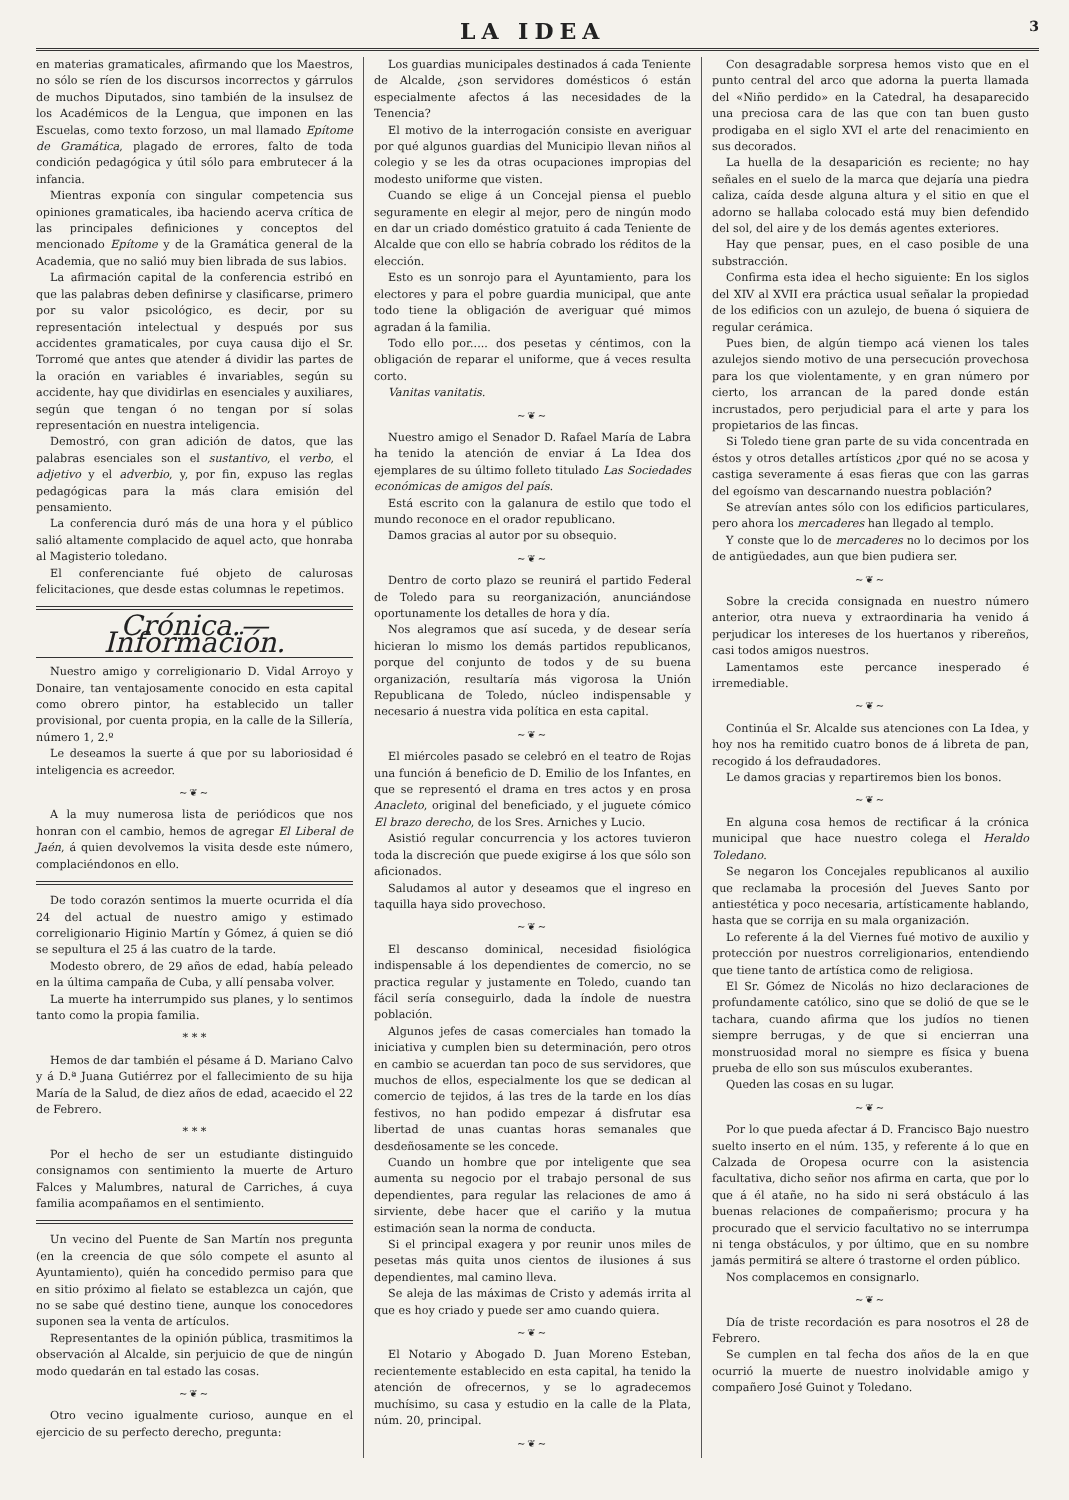LA IDEA 3
en materias gramaticales, afirmando que los Maestros, no sólo se ríen de los discursos incorrectos y gárrulos de muchos Diputados, sino también de la insulsez de los Académicos de la Lengua, que imponen en las Escuelas, como texto forzoso, un mal llamado Epítome de Gramática, plagado de errores, falto de toda condición pedagógica y útil sólo para embrutecer á la infancia.
Mientras exponía con singular competencia sus opiniones gramaticales, iba haciendo acerva crítica de las principales definiciones y conceptos del mencionado Epítome y de la Gramática general de la Academia, que no salió muy bien librada de sus labios.
La afirmación capital de la conferencia estribó en que las palabras deben definirse y clasificarse, primero por su valor psicológico, es decir, por su representación intelectual y después por sus accidentes gramaticales, por cuya causa dijo el Sr. Torromé que antes que atender á dividir las partes de la oración en variables é invariables, según su accidente, hay que dividirlas en esenciales y auxiliares, según que tengan ó no tengan por sí solas representación en nuestra inteligencia.
Demostró, con gran adición de datos, que las palabras esenciales son el sustantivo, el verbo, el adjetivo y el adverbio, y, por fin, expuso las reglas pedagógicas para la más clara emisión del pensamiento.
La conferencia duró más de una hora y el público salió altamente complacido de aquel acto, que honraba al Magisterio toledano.
El conferenciante fué objeto de calurosas felicitaciones, que desde estas columnas le repetimos.
Crónica.—Información.
Nuestro amigo y correligionario D. Vidal Arroyo y Donaire, tan ventajosamente conocido en esta capital como obrero pintor, ha establecido un taller provisional, por cuenta propia, en la calle de la Sillería, número 1, 2.º
Le deseamos la suerte á que por su laboriosidad é inteligencia es acreedor.
~❦~
A la muy numerosa lista de periódicos que nos honran con el cambio, hemos de agregar El Liberal de Jaén, á quien devolvemos la visita desde este número, complaciéndonos en ello.
De todo corazón sentimos la muerte ocurrida el día 24 del actual de nuestro amigo y estimado correligionario Higinio Martín y Gómez, á quien se dió se sepultura el 25 á las cuatro de la tarde.
Modesto obrero, de 29 años de edad, había peleado en la última campaña de Cuba, y allí pensaba volver.
La muerte ha interrumpido sus planes, y lo sentimos tanto como la propia familia.
* * *
Hemos de dar también el pésame á D. Mariano Calvo y á D.ª Juana Gutiérrez por el fallecimiento de su hija María de la Salud, de diez años de edad, acaecido el 22 de Febrero.
* * *
Por el hecho de ser un estudiante distinguido consignamos con sentimiento la muerte de Arturo Falces y Malumbres, natural de Carriches, á cuya familia acompañamos en el sentimiento.
Un vecino del Puente de San Martín nos pregunta (en la creencia de que sólo compete el asunto al Ayuntamiento), quién ha concedido permiso para que en sitio próximo al fielato se establezca un cajón, que no se sabe qué destino tiene, aunque los conocedores suponen sea la venta de artículos.
Representantes de la opinión pública, trasmitimos la observación al Alcalde, sin perjuicio de que de ningún modo quedarán en tal estado las cosas.
~❦~
Otro vecino igualmente curioso, aunque en el ejercicio de su perfecto derecho, pregunta:
Los guardias municipales destinados á cada Teniente de Alcalde, ¿son servidores domésticos ó están especialmente afectos á las necesidades de la Tenencia?
El motivo de la interrogación consiste en averiguar por qué algunos guardias del Municipio llevan niños al colegio y se les da otras ocupaciones impropias del modesto uniforme que visten.
Cuando se elige á un Concejal piensa el pueblo seguramente en elegir al mejor, pero de ningún modo en dar un criado doméstico gratuito á cada Teniente de Alcalde que con ello se habría cobrado los réditos de la elección.
Esto es un sonrojo para el Ayuntamiento, para los electores y para el pobre guardia municipal, que ante todo tiene la obligación de averiguar qué mimos agradan á la familia.
Todo ello por..... dos pesetas y céntimos, con la obligación de reparar el uniforme, que á veces resulta corto.
Vanitas vanitatis.
~❦~
Nuestro amigo el Senador D. Rafael María de Labra ha tenido la atención de enviar á La Idea dos ejemplares de su último folleto titulado Las Sociedades económicas de amigos del país.
Está escrito con la galanura de estilo que todo el mundo reconoce en el orador republicano.
Damos gracias al autor por su obsequio.
~❦~
Dentro de corto plazo se reunirá el partido Federal de Toledo para su reorganización, anunciándose oportunamente los detalles de hora y día.
Nos alegramos que así suceda, y de desear sería hicieran lo mismo los demás partidos republicanos, porque del conjunto de todos y de su buena organización, resultaría más vigorosa la Unión Republicana de Toledo, núcleo indispensable y necesario á nuestra vida política en esta capital.
~❦~
El miércoles pasado se celebró en el teatro de Rojas una función á beneficio de D. Emilio de los Infantes, en que se representó el drama en tres actos y en prosa Anacleto, original del beneficiado, y el juguete cómico El brazo derecho, de los Sres. Arniches y Lucio.
Asistió regular concurrencia y los actores tuvieron toda la discreción que puede exigirse á los que sólo son aficionados.
Saludamos al autor y deseamos que el ingreso en taquilla haya sido provechoso.
~❦~
El descanso dominical, necesidad fisiológica indispensable á los dependientes de comercio, no se practica regular y justamente en Toledo, cuando tan fácil sería conseguirlo, dada la índole de nuestra población.
Algunos jefes de casas comerciales han tomado la iniciativa y cumplen bien su determinación, pero otros en cambio se acuerdan tan poco de sus servidores, que muchos de ellos, especialmente los que se dedican al comercio de tejidos, á las tres de la tarde en los días festivos, no han podido empezar á disfrutar esa libertad de unas cuantas horas semanales que desdeñosamente se les concede.
Cuando un hombre que por inteligente que sea aumenta su negocio por el trabajo personal de sus dependientes, para regular las relaciones de amo á sirviente, debe hacer que el cariño y la mutua estimación sean la norma de conducta.
Si el principal exagera y por reunir unos miles de pesetas más quita unos cientos de ilusiones á sus dependientes, mal camino lleva.
Se aleja de las máximas de Cristo y además irrita al que es hoy criado y puede ser amo cuando quiera.
~❦~
El Notario y Abogado D. Juan Moreno Esteban, recientemente establecido en esta capital, ha tenido la atención de ofrecernos, y se lo agradecemos muchísimo, su casa y estudio en la calle de la Plata, núm. 20, principal.
~❦~
Con desagradable sorpresa hemos visto que en el punto central del arco que adorna la puerta llamada del «Niño perdido» en la Catedral, ha desaparecido una preciosa cara de las que con tan buen gusto prodigaba en el siglo XVI el arte del renacimiento en sus decorados.
La huella de la desaparición es reciente; no hay señales en el suelo de la marca que dejaría una piedra caliza, caída desde alguna altura y el sitio en que el adorno se hallaba colocado está muy bien defendido del sol, del aire y de los demás agentes exteriores.
Hay que pensar, pues, en el caso posible de una substracción.
Confirma esta idea el hecho siguiente: En los siglos del XIV al XVII era práctica usual señalar la propiedad de los edificios con un azulejo, de buena ó siquiera de regular cerámica.
Pues bien, de algún tiempo acá vienen los tales azulejos siendo motivo de una persecución provechosa para los que violentamente, y en gran número por cierto, los arrancan de la pared donde están incrustados, pero perjudicial para el arte y para los propietarios de las fincas.
Si Toledo tiene gran parte de su vida concentrada en éstos y otros detalles artísticos ¿por qué no se acosa y castiga severamente á esas fieras que con las garras del egoísmo van descarnando nuestra población?
Se atrevían antes sólo con los edificios particulares, pero ahora los mercaderes han llegado al templo.
Y conste que lo de mercaderes no lo decimos por los de antigüedades, aun que bien pudiera ser.
~❦~
Sobre la crecida consignada en nuestro número anterior, otra nueva y extraordinaria ha venido á perjudicar los intereses de los huertanos y ribereños, casi todos amigos nuestros.
Lamentamos este percance inesperado é irremediable.
~❦~
Continúa el Sr. Alcalde sus atenciones con La Idea, y hoy nos ha remitido cuatro bonos de á libreta de pan, recogido á los defraudadores.
Le damos gracias y repartiremos bien los bonos.
~❦~
En alguna cosa hemos de rectificar á la crónica municipal que hace nuestro colega el Heraldo Toledano.
Se negaron los Concejales republicanos al auxilio que reclamaba la procesión del Jueves Santo por antiestética y poco necesaria, artísticamente hablando, hasta que se corrija en su mala organización.
Lo referente á la del Viernes fué motivo de auxilio y protección por nuestros correligionarios, entendiendo que tiene tanto de artística como de religiosa.
El Sr. Gómez de Nicolás no hizo declaraciones de profundamente católico, sino que se dolió de que se le tachara, cuando afirma que los judíos no tienen siempre berrugas, y de que si encierran una monstruosidad moral no siempre es física y buena prueba de ello son sus músculos exuberantes.
Queden las cosas en su lugar.
~❦~
Por lo que pueda afectar á D. Francisco Bajo nuestro suelto inserto en el núm. 135, y referente á lo que en Calzada de Oropesa ocurre con la asistencia facultativa, dicho señor nos afirma en carta, que por lo que á él atañe, no ha sido ni será obstáculo á las buenas relaciones de compañerismo; procura y ha procurado que el servicio facultativo no se interrumpa ni tenga obstáculos, y por último, que en su nombre jamás permitirá se altere ó trastorne el orden público.
Nos complacemos en consignarlo.
~❦~
Día de triste recordación es para nosotros el 28 de Febrero.
Se cumplen en tal fecha dos años de la en que ocurrió la muerte de nuestro inolvidable amigo y compañero José Guinot y Toledano.